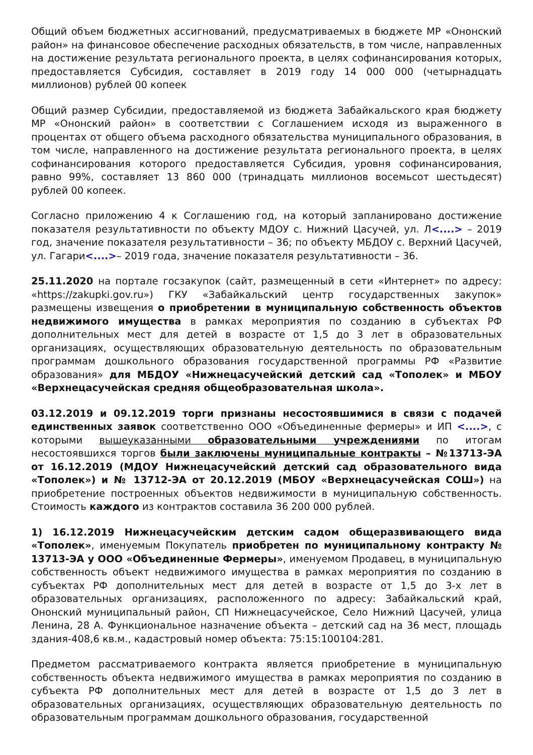Общий объем бюджетных ассигнований, предусматриваемых в бюджете МР «Ононский район» на финансовое обеспечение расходных обязательств, в том числе, направленных на достижение результата регионального проекта, в целях софинансирования которых, предоставляется Субсидия, составляет в 2019 году 14 000 000 (четырнадцать миллионов) рублей 00 копеек
Общий размер Субсидии, предоставляемой из бюджета Забайкальского края бюджету МР «Ононский район» в соответствии с Соглашением исходя из выраженного в процентах от общего объема расходного обязательства муниципального образования, в том числе, направленного на достижение результата регионального проекта, в целях софинансирования которого предоставляется Субсидия, уровня софинансирования, равно 99%, составляет 13 860 000 (тринадцать миллионов восемьсот шестьдесят) рублей 00 копеек.
Согласно приложению 4 к Соглашению год, на который запланировано достижение показателя результативности по объекту МДОУ с. Нижний Цасучей, ул. Л<....> – 2019 год, значение показателя результативности – 36; по объекту МБДОУ с. Верхний Цасучей, ул. Гагари<....>– 2019 года, значение показателя результативности – 36.
25.11.2020 на портале госзакупок (сайт, размещенный в сети «Интернет» по адресу: «https://zakupki.gov.ru») ГКУ «Забайкальский центр государственных закупок» размещены извещения о приобретении в муниципальную собственность объектов недвижимого имущества в рамках мероприятия по созданию в субъектах РФ дополнительных мест для детей в возрасте от 1,5 до 3 лет в образовательных организациях, осуществляющих образовательную деятельность по образовательным программам дошкольного образования государственной программы РФ «Развитие образования» для МБДОУ «Нижнецасучейский детский сад «Тополек» и МБОУ «Верхнецасучейская средняя общеобразовательная школа».
03.12.2019 и 09.12.2019 торги признаны несостоявшимися в связи с подачей единственных заявок соответственно ООО «Объединенные фермеры» и ИП <....>, с которыми вышеуказанными образовательными учреждениями по итогам несостоявшихся торгов были заключены муниципальные контракты – №13713-ЭА от 16.12.2019 (МДОУ Нижнецасучейский детский сад образовательного вида «Тополек») и № 13712-ЭА от 20.12.2019 (МБОУ «Верхнецасучейская СОШ») на приобретение построенных объектов недвижимости в муниципальную собственность. Стоимость каждого из контрактов составила 36 200 000 рублей.
1) 16.12.2019 Нижнецасучейским детским садом общеразвивающего вида «Тополек», именуемым Покупатель приобретен по муниципальному контракту № 13713-ЭА у ООО «Объединенные Фермеры», именуемом Продавец, в муниципальную собственность объект недвижимого имущества в рамках мероприятия по созданию в субъектах РФ дополнительных мест для детей в возрасте от 1,5 до 3-х лет в образовательных организациях, расположенного по адресу: Забайкальский край, Ононский муниципальный район, СП Нижнецасучейское, Село Нижний Цасучей, улица Ленина, 28 А. Функциональное назначение объекта – детский сад на 36 мест, площадь здания-408,6 кв.м., кадастровый номер объекта: 75:15:100104:281.
Предметом рассматриваемого контракта является приобретение в муниципальную собственность объекта недвижимого имущества в рамках мероприятия по созданию в субъекта РФ дополнительных мест для детей в возрасте от 1,5 до 3 лет в образовательных организациях, осуществляющих образовательную деятельность по образовательным программам дошкольного образования, государственной